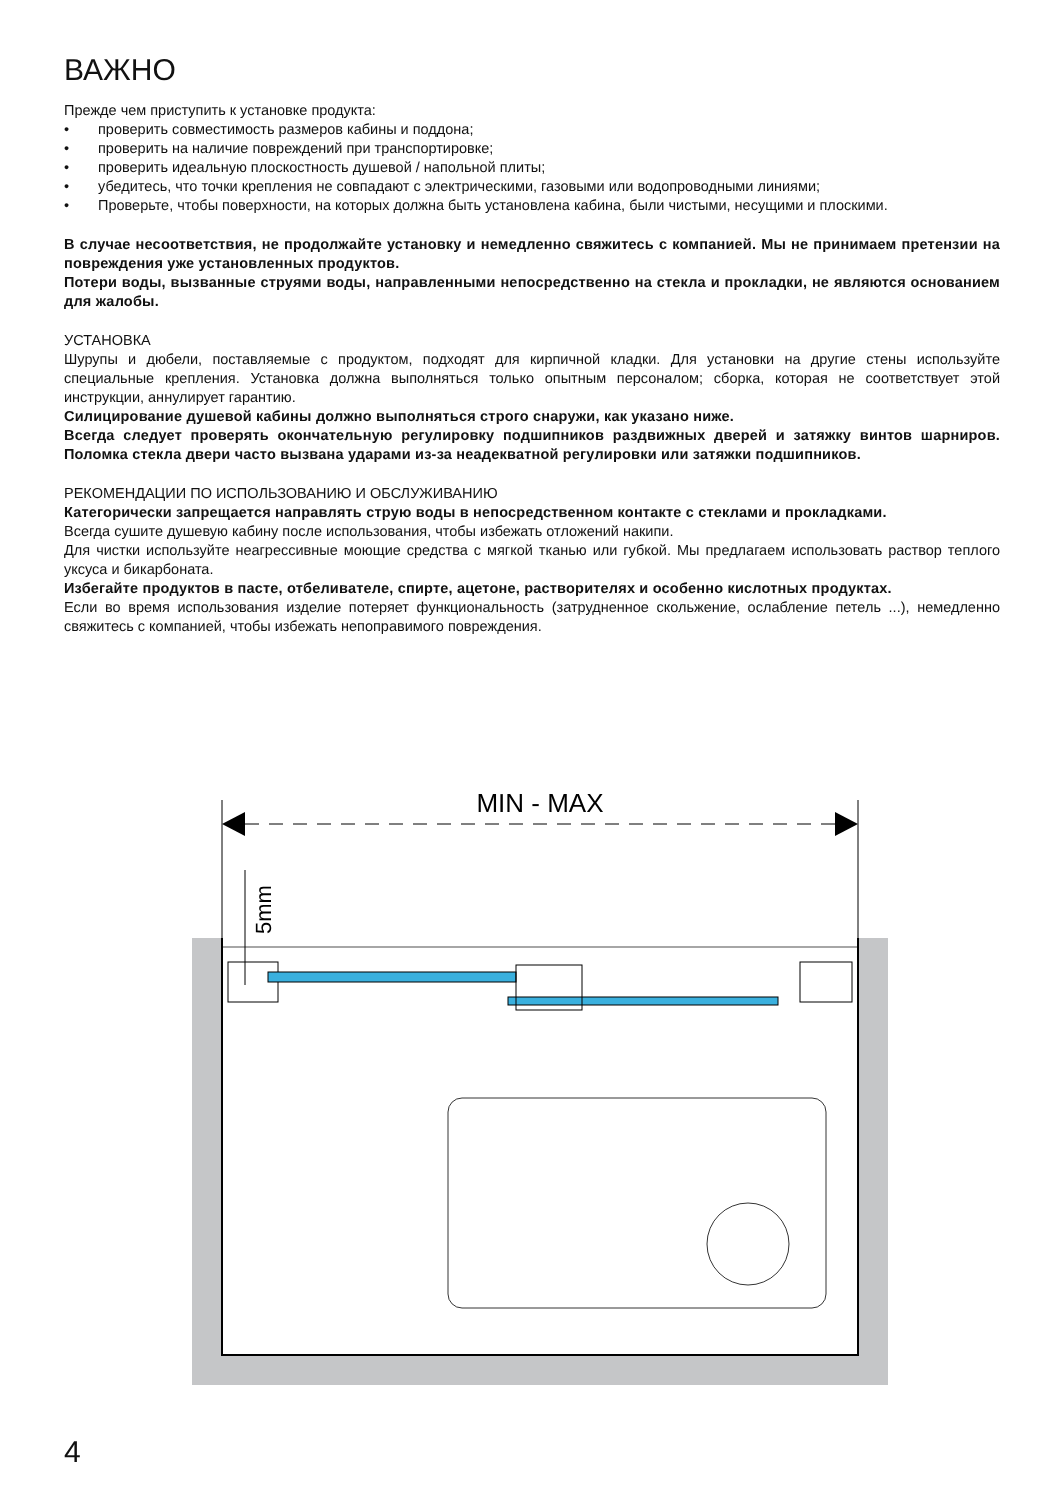ВАЖНО
Прежде чем приступить к установке продукта:
• проверить совместимость размеров кабины и поддона;
• проверить на наличие повреждений при транспортировке;
• проверить идеальную плоскостность душевой / напольной плиты;
• убедитесь, что точки крепления не совпадают с электрическими, газовыми или водопроводными линиями;
• Проверьте, чтобы поверхности, на которых должна быть установлена кабина, были чистыми, несущими и плоскими.
В случае несоответствия, не продолжайте установку и немедленно свяжитесь с компанией. Мы не принимаем претензии на повреждения уже установленных продуктов.
Потери воды, вызванные струями воды, направленными непосредственно на стекла и прокладки, не являются основанием для жалобы.
УСТАНОВКА
Шурупы и дюбели, поставляемые с продуктом, подходят для кирпичной кладки. Для установки на другие стены используйте специальные крепления. Установка должна выполняться только опытным персоналом; сборка, которая не соответствует этой инструкции, аннулирует гарантию.
Силицирование душевой кабины должно выполняться строго снаружи, как указано ниже.
Всегда следует проверять окончательную регулировку подшипников раздвижных дверей и затяжку винтов шарниров. Поломка стекла двери часто вызвана ударами из-за неадекватной регулировки или затяжки подшипников.
РЕКОМЕНДАЦИИ ПО ИСПОЛЬЗОВАНИЮ И ОБСЛУЖИВАНИЮ
Категорически запрещается направлять струю воды в непосредственном контакте с стеклами и прокладками.
Всегда сушите душевую кабину после использования, чтобы избежать отложений накипи.
Для чистки используйте неагрессивные моющие средства с мягкой тканью или губкой. Мы предлагаем использовать раствор теплого уксуса и бикарбоната.
Избегайте продуктов в пасте, отбеливателе, спирте, ацетоне, растворителях и особенно кислотных продуктах.
Если во время использования изделие потеряет функциональность (затрудненное скольжение, ослабление петель ...), немедленно свяжитесь с компанией, чтобы избежать непоправимого повреждения.
MIN - MAX
5mm
4